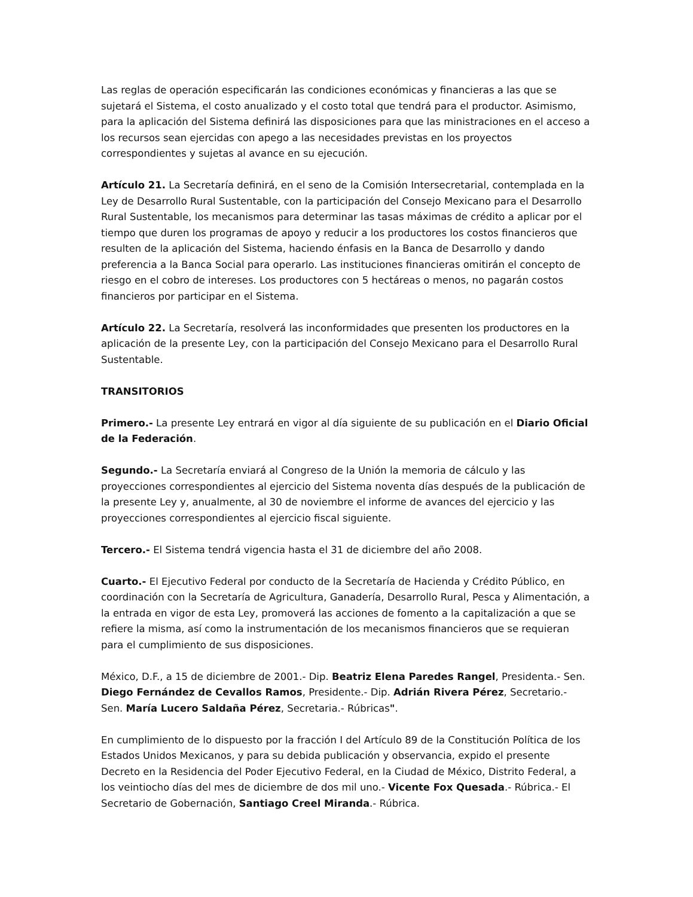Las reglas de operación especificarán las condiciones económicas y financieras a las que se sujetará el Sistema, el costo anualizado y el costo total que tendrá para el productor. Asimismo, para la aplicación del Sistema definirá las disposiciones para que las ministraciones en el acceso a los recursos sean ejercidas con apego a las necesidades previstas en los proyectos correspondientes y sujetas al avance en su ejecución.
Artículo 21. La Secretaría definirá, en el seno de la Comisión Intersecretarial, contemplada en la Ley de Desarrollo Rural Sustentable, con la participación del Consejo Mexicano para el Desarrollo Rural Sustentable, los mecanismos para determinar las tasas máximas de crédito a aplicar por el tiempo que duren los programas de apoyo y reducir a los productores los costos financieros que resulten de la aplicación del Sistema, haciendo énfasis en la Banca de Desarrollo y dando preferencia a la Banca Social para operarlo. Las instituciones financieras omitirán el concepto de riesgo en el cobro de intereses. Los productores con 5 hectáreas o menos, no pagarán costos financieros por participar en el Sistema.
Artículo 22. La Secretaría, resolverá las inconformidades que presenten los productores en la aplicación de la presente Ley, con la participación del Consejo Mexicano para el Desarrollo Rural Sustentable.
TRANSITORIOS
Primero.- La presente Ley entrará en vigor al día siguiente de su publicación en el Diario Oficial de la Federación.
Segundo.- La Secretaría enviará al Congreso de la Unión la memoria de cálculo y las proyecciones correspondientes al ejercicio del Sistema noventa días después de la publicación de la presente Ley y, anualmente, al 30 de noviembre el informe de avances del ejercicio y las proyecciones correspondientes al ejercicio fiscal siguiente.
Tercero.- El Sistema tendrá vigencia hasta el 31 de diciembre del año 2008.
Cuarto.- El Ejecutivo Federal por conducto de la Secretaría de Hacienda y Crédito Público, en coordinación con la Secretaría de Agricultura, Ganadería, Desarrollo Rural, Pesca y Alimentación, a la entrada en vigor de esta Ley, promoverá las acciones de fomento a la capitalización a que se refiere la misma, así como la instrumentación de los mecanismos financieros que se requieran para el cumplimiento de sus disposiciones.
México, D.F., a 15 de diciembre de 2001.- Dip. Beatriz Elena Paredes Rangel, Presidenta.- Sen. Diego Fernández de Cevallos Ramos, Presidente.- Dip. Adrián Rivera Pérez, Secretario.- Sen. María Lucero Saldaña Pérez, Secretaria.- Rúbricas".
En cumplimiento de lo dispuesto por la fracción I del Artículo 89 de la Constitución Política de los Estados Unidos Mexicanos, y para su debida publicación y observancia, expido el presente Decreto en la Residencia del Poder Ejecutivo Federal, en la Ciudad de México, Distrito Federal, a los veintiocho días del mes de diciembre de dos mil uno.- Vicente Fox Quesada.- Rúbrica.- El Secretario de Gobernación, Santiago Creel Miranda.- Rúbrica.